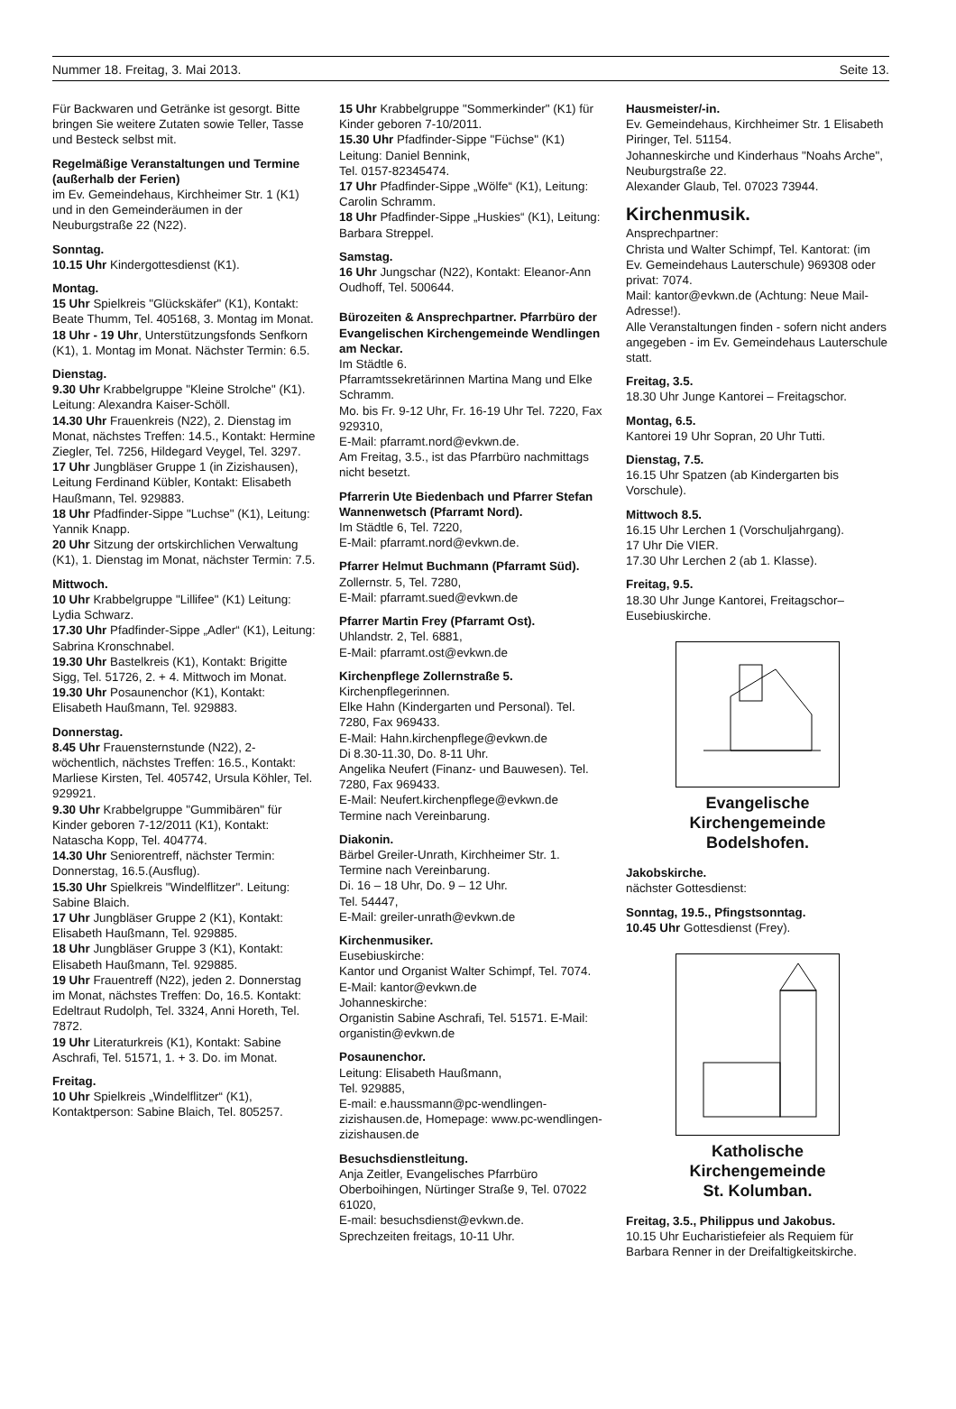Nummer 18. Freitag, 3. Mai 2013. Seite 13.
Für Backwaren und Getränke ist gesorgt. Bitte bringen Sie weitere Zutaten sowie Teller, Tasse und Besteck selbst mit.
Regelmäßige Veranstaltungen und Termine (außerhalb der Ferien)
im Ev. Gemeindehaus, Kirchheimer Str. 1 (K1) und in den Gemeinderäumen in der Neuburgstraße 22 (N22).
Sonntag.
10.15 Uhr Kindergottesdienst (K1).
Montag.
15 Uhr Spielkreis "Glückskäfer" (K1), Kontakt: Beate Thumm, Tel. 405168, 3. Montag im Monat.
18 Uhr - 19 Uhr, Unterstützungsfonds Senfkorn (K1), 1. Montag im Monat. Nächster Termin: 6.5.
Dienstag.
9.30 Uhr Krabbelgruppe "Kleine Strolche" (K1). Leitung: Alexandra Kaiser-Schöll.
14.30 Uhr Frauenkreis (N22), 2. Dienstag im Monat, nächstes Treffen: 14.5., Kontakt: Hermine Ziegler, Tel. 7256, Hildegard Veygel, Tel. 3297.
17 Uhr Jungbläser Gruppe 1 (in Zizishausen), Leitung Ferdinand Kübler, Kontakt: Elisabeth Haußmann, Tel. 929883.
18 Uhr Pfadfinder-Sippe "Luchse" (K1), Leitung: Yannik Knapp.
20 Uhr Sitzung der ortskirchlichen Verwaltung (K1), 1. Dienstag im Monat, nächster Termin: 7.5.
Mittwoch.
10 Uhr Krabbelgruppe "Lillifee" (K1) Leitung: Lydia Schwarz.
17.30 Uhr Pfadfinder-Sippe „Adler“ (K1), Leitung: Sabrina Kronschnabel.
19.30 Uhr Bastelkreis (K1), Kontakt: Brigitte Sigg, Tel. 51726, 2. + 4. Mittwoch im Monat.
19.30 Uhr Posaunenchor (K1), Kontakt: Elisabeth Haußmann, Tel. 929883.
Donnerstag.
8.45 Uhr Frauensternstunde (N22), 2-wöchentlich, nächstes Treffen: 16.5., Kontakt: Marliese Kirsten, Tel. 405742, Ursula Köhler, Tel. 929921.
9.30 Uhr Krabbelgruppe "Gummibären" für Kinder geboren 7-12/2011 (K1), Kontakt: Natascha Kopp, Tel. 404774.
14.30 Uhr Seniorentreff, nächster Termin:
Donnerstag, 16.5.(Ausflug).
15.30 Uhr Spielkreis "Windelflitzer". Leitung: Sabine Blaich.
17 Uhr Jungbläser Gruppe 2 (K1), Kontakt: Elisabeth Haußmann, Tel. 929885.
18 Uhr Jungbläser Gruppe 3 (K1), Kontakt: Elisabeth Haußmann, Tel. 929885.
19 Uhr Frauentreff (N22), jeden 2. Donnerstag im Monat, nächstes Treffen: Do, 16.5. Kontakt: Edeltraut Rudolph, Tel. 3324, Anni Horeth, Tel. 7872.
19 Uhr Literaturkreis (K1), Kontakt: Sabine Aschrafi, Tel. 51571, 1. + 3. Do. im Monat.
Freitag.
10 Uhr Spielkreis „Windelflitzer“ (K1), Kontaktperson: Sabine Blaich, Tel. 805257.
15 Uhr Krabbelgruppe "Sommerkinder" (K1) für Kinder geboren 7-10/2011.
15.30 Uhr Pfadfinder-Sippe "Füchse" (K1) Leitung: Daniel Bennink,
Tel. 0157-82345474.
17 Uhr Pfadfinder-Sippe „Wölfe“ (K1), Leitung: Carolin Schramm.
18 Uhr Pfadfinder-Sippe „Huskies“ (K1), Leitung: Barbara Streppel.
Samstag.
16 Uhr Jungschar (N22), Kontakt: Eleanor-Ann Oudhoff, Tel. 500644.
Bürozeiten & Ansprechpartner. Pfarrbüro der Evangelischen Kirchengemeinde Wendlingen am Neckar.
Im Städtle 6.
Pfarramtssekretärinnen Martina Mang und Elke Schramm.
Mo. bis Fr. 9-12 Uhr, Fr. 16-19 Uhr Tel. 7220, Fax 929310,
E-Mail: pfarramt.nord@evkwn.de.
Am Freitag, 3.5., ist das Pfarrbüro nachmittags nicht besetzt.
Pfarrerin Ute Biedenbach und Pfarrer Stefan Wannenwetsch (Pfarramt Nord).
Im Städtle 6, Tel. 7220,
E-Mail: pfarramt.nord@evkwn.de.
Pfarrer Helmut Buchmann (Pfarramt Süd).
Zollernstr. 5, Tel. 7280,
E-Mail: pfarramt.sued@evkwn.de
Pfarrer Martin Frey (Pfarramt Ost).
Uhlandstr. 2, Tel. 6881,
E-Mail: pfarramt.ost@evkwn.de
Kirchenpflege Zollernstraße 5.
Kirchenpflegerinnen.
Elke Hahn (Kindergarten und Personal). Tel. 7280, Fax 969433.
E-Mail: Hahn.kirchenpflege@evkwn.de
Di 8.30-11.30, Do. 8-11 Uhr.
Angelika Neufert (Finanz- und Bauwesen). Tel. 7280, Fax 969433.
E-Mail: Neufert.kirchenpflege@evkwn.de
Termine nach Vereinbarung.
Diakonin.
Bärbel Greiler-Unrath, Kirchheimer Str. 1. Termine nach Vereinbarung.
Di. 16 – 18 Uhr, Do. 9 – 12 Uhr.
Tel. 54447,
E-Mail: greiler-unrath@evkwn.de
Kirchenmusiker.
Eusebiuskirche:
Kantor und Organist Walter Schimpf, Tel. 7074. E-Mail: kantor@evkwn.de
Johanneskirche:
Organistin Sabine Aschrafi, Tel. 51571. E-Mail: organistin@evkwn.de
Posaunenchor.
Leitung: Elisabeth Haußmann,
Tel. 929885,
E-mail: e.haussmann@pc-wendlingen-zizishausen.de, Homepage: www.pc-wendlingen-zizishausen.de
Besuchsdienstleitung.
Anja Zeitler, Evangelisches Pfarrbüro Oberboihingen, Nürtinger Straße 9, Tel. 07022 61020,
E-mail: besuchsdienst@evkwn.de.
Sprechzeiten freitags, 10-11 Uhr.
Hausmeister/-in.
Ev. Gemeindehaus, Kirchheimer Str. 1 Elisabeth Piringer, Tel. 51154.
Johanneskirche und Kinderhaus "Noahs Arche", Neuburgstraße 22.
Alexander Glaub, Tel. 07023 73944.
Kirchenmusik.
Ansprechpartner:
Christa und Walter Schimpf, Tel. Kantorat: (im Ev. Gemeindehaus Lauterschule) 969308 oder privat: 7074.
Mail: kantor@evkwn.de (Achtung: Neue Mail-Adresse!).
Alle Veranstaltungen finden - sofern nicht anders angegeben - im Ev. Gemeindehaus Lauterschule statt.
Freitag, 3.5.
18.30 Uhr Junge Kantorei – Freitagschor.
Montag, 6.5.
Kantorei 19 Uhr Sopran, 20 Uhr Tutti.
Dienstag, 7.5.
16.15 Uhr Spatzen (ab Kindergarten bis Vorschule).
Mittwoch 8.5.
16.15 Uhr Lerchen 1 (Vorschuljahrgang).
17 Uhr Die VIER.
17.30 Uhr Lerchen 2 (ab 1. Klasse).
Freitag, 9.5.
18.30 Uhr Junge Kantorei, Freitagschor– Eusebiuskirche.
Evangelische
Kirchengemeinde
Bodelshofen.
Jakobskirche.
nächster Gottesdienst:
Sonntag, 19.5., Pfingstsonntag.
10.45 Uhr Gottesdienst (Frey).
Katholische
Kirchengemeinde
St. Kolumban.
Freitag, 3.5., Philippus und Jakobus.
10.15 Uhr Eucharistiefeier als Requiem für Barbara Renner in der Dreifaltigkeitskirche.